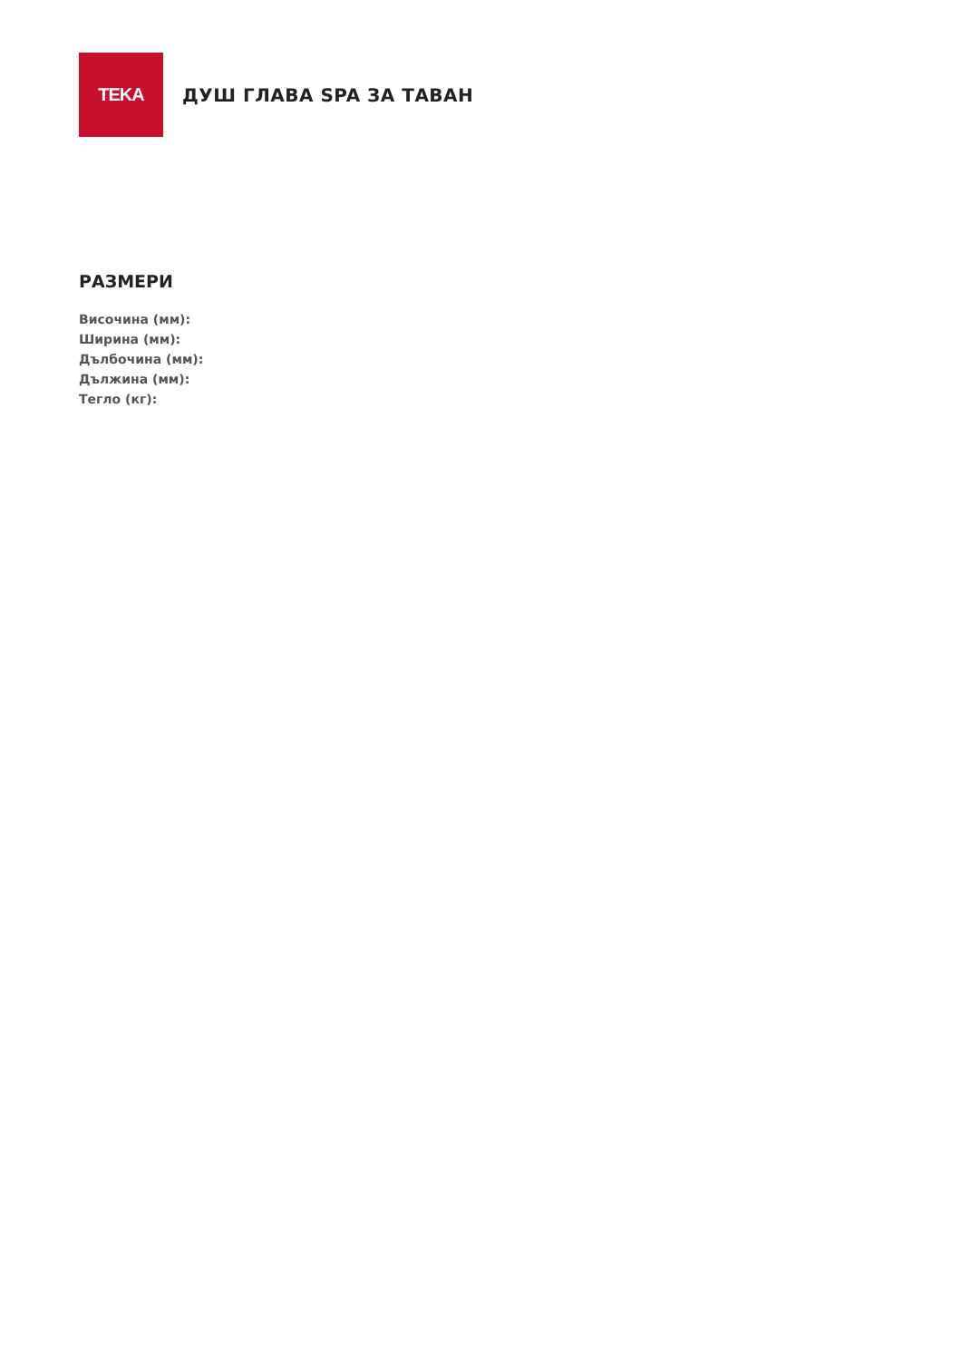TEKA
ДУШ ГЛАВА SPA ЗА ТАВАН
РАЗМЕРИ
Височина (мм):
Ширина (мм):
Дълбочина (мм):
Дължина (мм):
Тегло (кг):